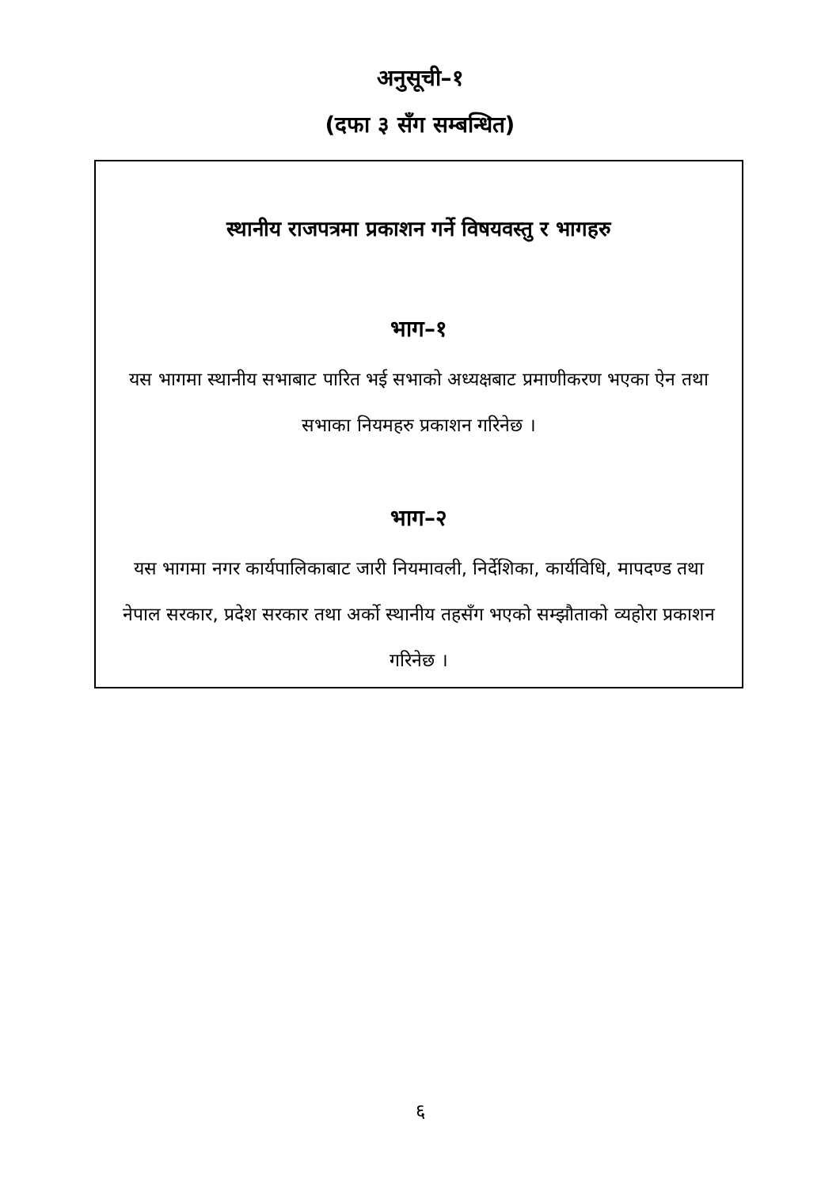अनुसूची–१
(दफा ३ सँग सम्बन्धित)
स्थानीय राजपत्रमा प्रकाशन गर्ने विषयवस्तु र भागहरु
भाग–१
यस भागमा स्थानीय सभाबाट पारित भई सभाको अध्यक्षबाट प्रमाणीकरण भएका ऐन तथा सभाका नियमहरु प्रकाशन गरिनेछ ।
भाग–२
यस भागमा नगर कार्यपालिकाबाट जारी नियमावली, निर्देशिका, कार्यविधि, मापदण्ड तथा नेपाल सरकार, प्रदेश सरकार तथा अर्को स्थानीय तहसँग भएको सम्झौताको व्यहोरा प्रकाशन गरिनेछ ।
६